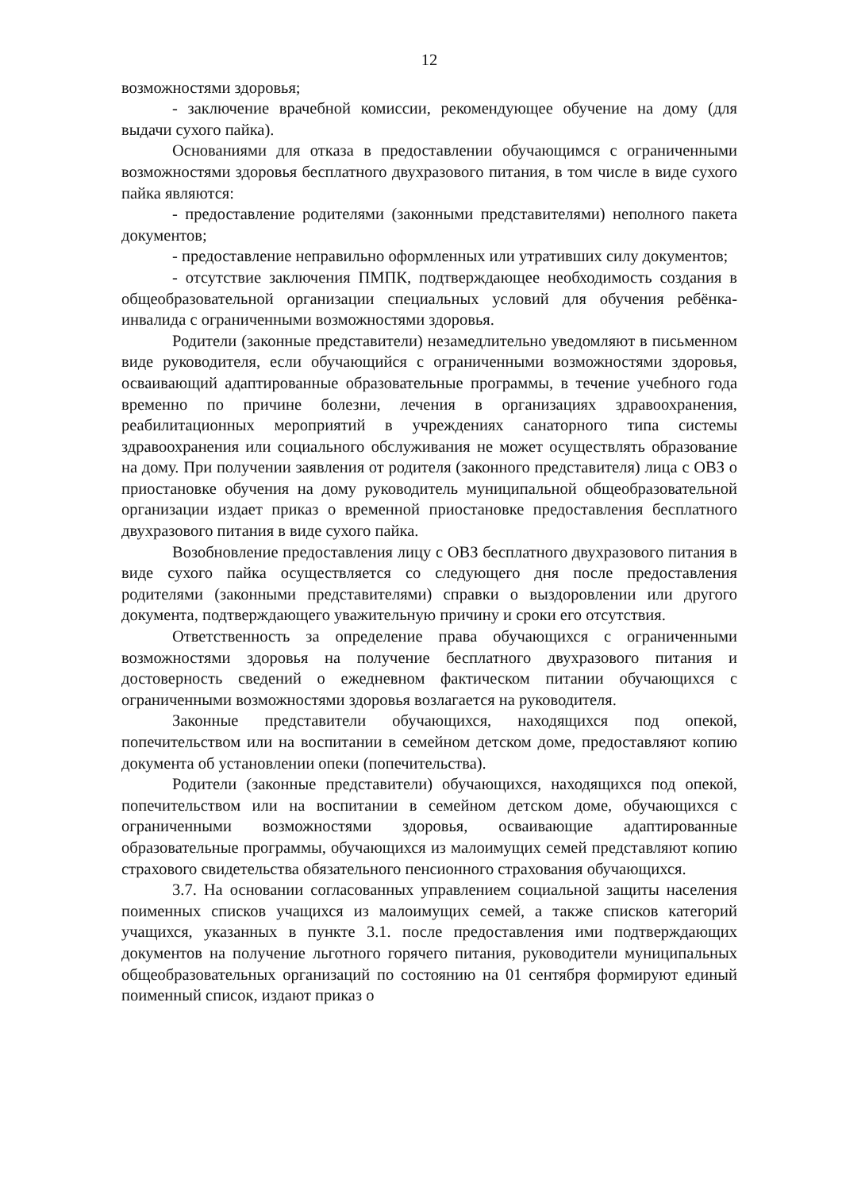12
возможностями здоровья;
- заключение врачебной комиссии, рекомендующее обучение на дому (для выдачи сухого пайка).
Основаниями для отказа в предоставлении обучающимся с ограниченными возможностями здоровья бесплатного двухразового питания, в том числе в виде сухого пайка являются:
- предоставление родителями (законными представителями) неполного пакета документов;
- предоставление неправильно оформленных или утративших силу документов;
- отсутствие заключения ПМПК, подтверждающее необходимость создания в общеобразовательной организации специальных условий для обучения ребёнка-инвалида с ограниченными возможностями здоровья.
Родители (законные представители) незамедлительно уведомляют в письменном виде руководителя, если обучающийся с ограниченными возможностями здоровья, осваивающий адаптированные образовательные программы, в течение учебного года временно по причине болезни, лечения в организациях здравоохранения, реабилитационных мероприятий в учреждениях санаторного типа системы здравоохранения или социального обслуживания не может осуществлять образование на дому. При получении заявления от родителя (законного представителя) лица с ОВЗ о приостановке обучения на дому руководитель муниципальной общеобразовательной организации издает приказ о временной приостановке предоставления бесплатного двухразового питания в виде сухого пайка.
Возобновление предоставления лицу с ОВЗ бесплатного двухразового питания в виде сухого пайка осуществляется со следующего дня после предоставления родителями (законными представителями) справки о выздоровлении или другого документа, подтверждающего уважительную причину и сроки его отсутствия.
Ответственность за определение права обучающихся с ограниченными возможностями здоровья на получение бесплатного двухразового питания и достоверность сведений о ежедневном фактическом питании обучающихся с ограниченными возможностями здоровья возлагается на руководителя.
Законные представители обучающихся, находящихся под опекой, попечительством или на воспитании в семейном детском доме, предоставляют копию документа об установлении опеки (попечительства).
Родители (законные представители) обучающихся, находящихся под опекой, попечительством или на воспитании в семейном детском доме, обучающихся с ограниченными возможностями здоровья, осваивающие адаптированные образовательные программы, обучающихся из малоимущих семей представляют копию страхового свидетельства обязательного пенсионного страхования обучающихся.
3.7. На основании согласованных управлением социальной защиты населения поименных списков учащихся из малоимущих семей, а также списков категорий учащихся, указанных в пункте 3.1. после предоставления ими подтверждающих документов на получение льготного горячего питания, руководители муниципальных общеобразовательных организаций по состоянию на 01 сентября формируют единый поименный список, издают приказ о